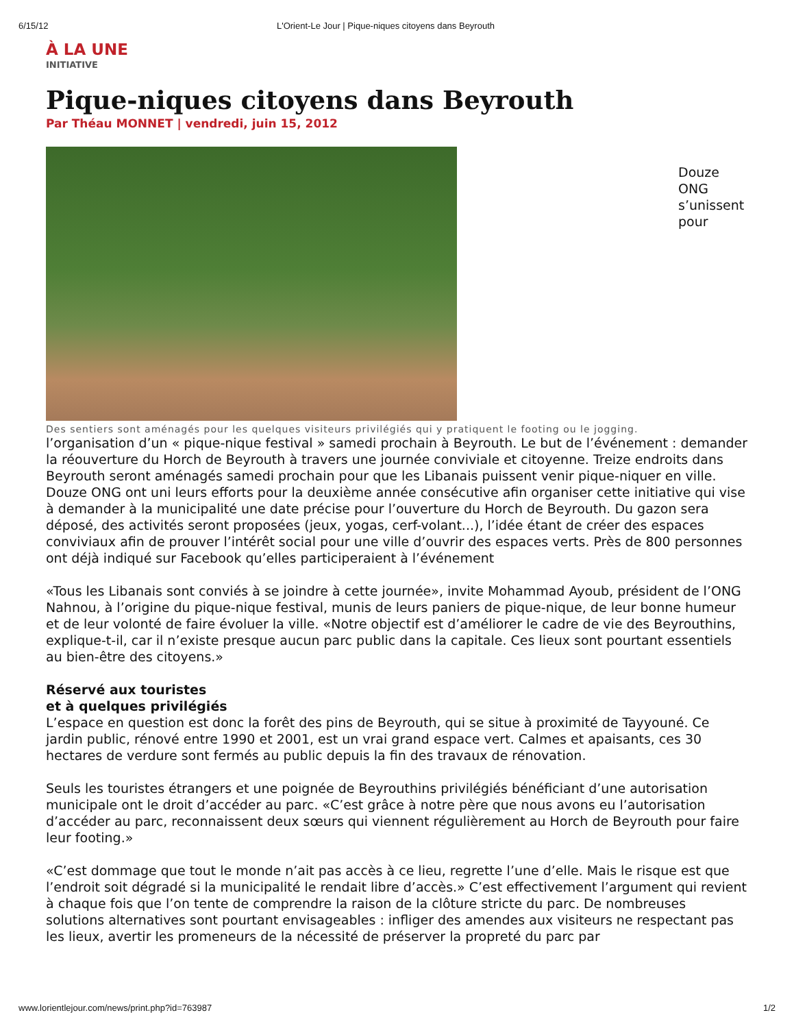6/15/12 L'Orient-Le Jour | Pique-niques citoyens dans Beyrouth
À LA UNE
INITIATIVE
Pique-niques citoyens dans Beyrouth
Par Théau MONNET | vendredi, juin 15, 2012
Douze
ONG
s’unissent
pour
Des sentiers sont aménagés pour les quelques visiteurs privilégiés qui y pratiquent le footing ou le jogging.
l’organisation d’un « pique-nique festival » samedi prochain à Beyrouth. Le but de l’événement : demander la réouverture du Horch de Beyrouth à travers une journée conviviale et citoyenne. Treize endroits dans Beyrouth seront aménagés samedi prochain pour que les Libanais puissent venir pique-niquer en ville. Douze ONG ont uni leurs efforts pour la deuxième année consécutive afin organiser cette initiative qui vise à demander à la municipalité une date précise pour l’ouverture du Horch de Beyrouth. Du gazon sera déposé, des activités seront proposées (jeux, yogas, cerf-volant...), l’idée étant de créer des espaces conviviaux afin de prouver l’intérêt social pour une ville d’ouvrir des espaces verts. Près de 800 personnes ont déjà indiqué sur Facebook qu’elles participeraient à l’événement
«Tous les Libanais sont conviés à se joindre à cette journée», invite Mohammad Ayoub, président de l’ONG Nahnou, à l’origine du pique-nique festival, munis de leurs paniers de pique-nique, de leur bonne humeur et de leur volonté de faire évoluer la ville. «Notre objectif est d’améliorer le cadre de vie des Beyrouthins, explique-t-il, car il n’existe presque aucun parc public dans la capitale. Ces lieux sont pourtant essentiels au bien-être des citoyens.»
Réservé aux touristes
et à quelques privilégiés
L’espace en question est donc la forêt des pins de Beyrouth, qui se situe à proximité de Tayyouné. Ce jardin public, rénové entre 1990 et 2001, est un vrai grand espace vert. Calmes et apaisants, ces 30 hectares de verdure sont fermés au public depuis la fin des travaux de rénovation.
Seuls les touristes étrangers et une poignée de Beyrouthins privilégiés bénéficiant d’une autorisation municipale ont le droit d’accéder au parc. «C’est grâce à notre père que nous avons eu l’autorisation d’accéder au parc, reconnaissent deux sœurs qui viennent régulièrement au Horch de Beyrouth pour faire leur footing.»
«C’est dommage que tout le monde n’ait pas accès à ce lieu, regrette l’une d’elle. Mais le risque est que l’endroit soit dégradé si la municipalité le rendait libre d’accès.» C’est effectivement l’argument qui revient à chaque fois que l’on tente de comprendre la raison de la clôture stricte du parc. De nombreuses solutions alternatives sont pourtant envisageables : infliger des amendes aux visiteurs ne respectant pas les lieux, avertir les promeneurs de la nécessité de préserver la propreté du parc par
www.lorientlejour.com/news/print.php?id=763987 1/2